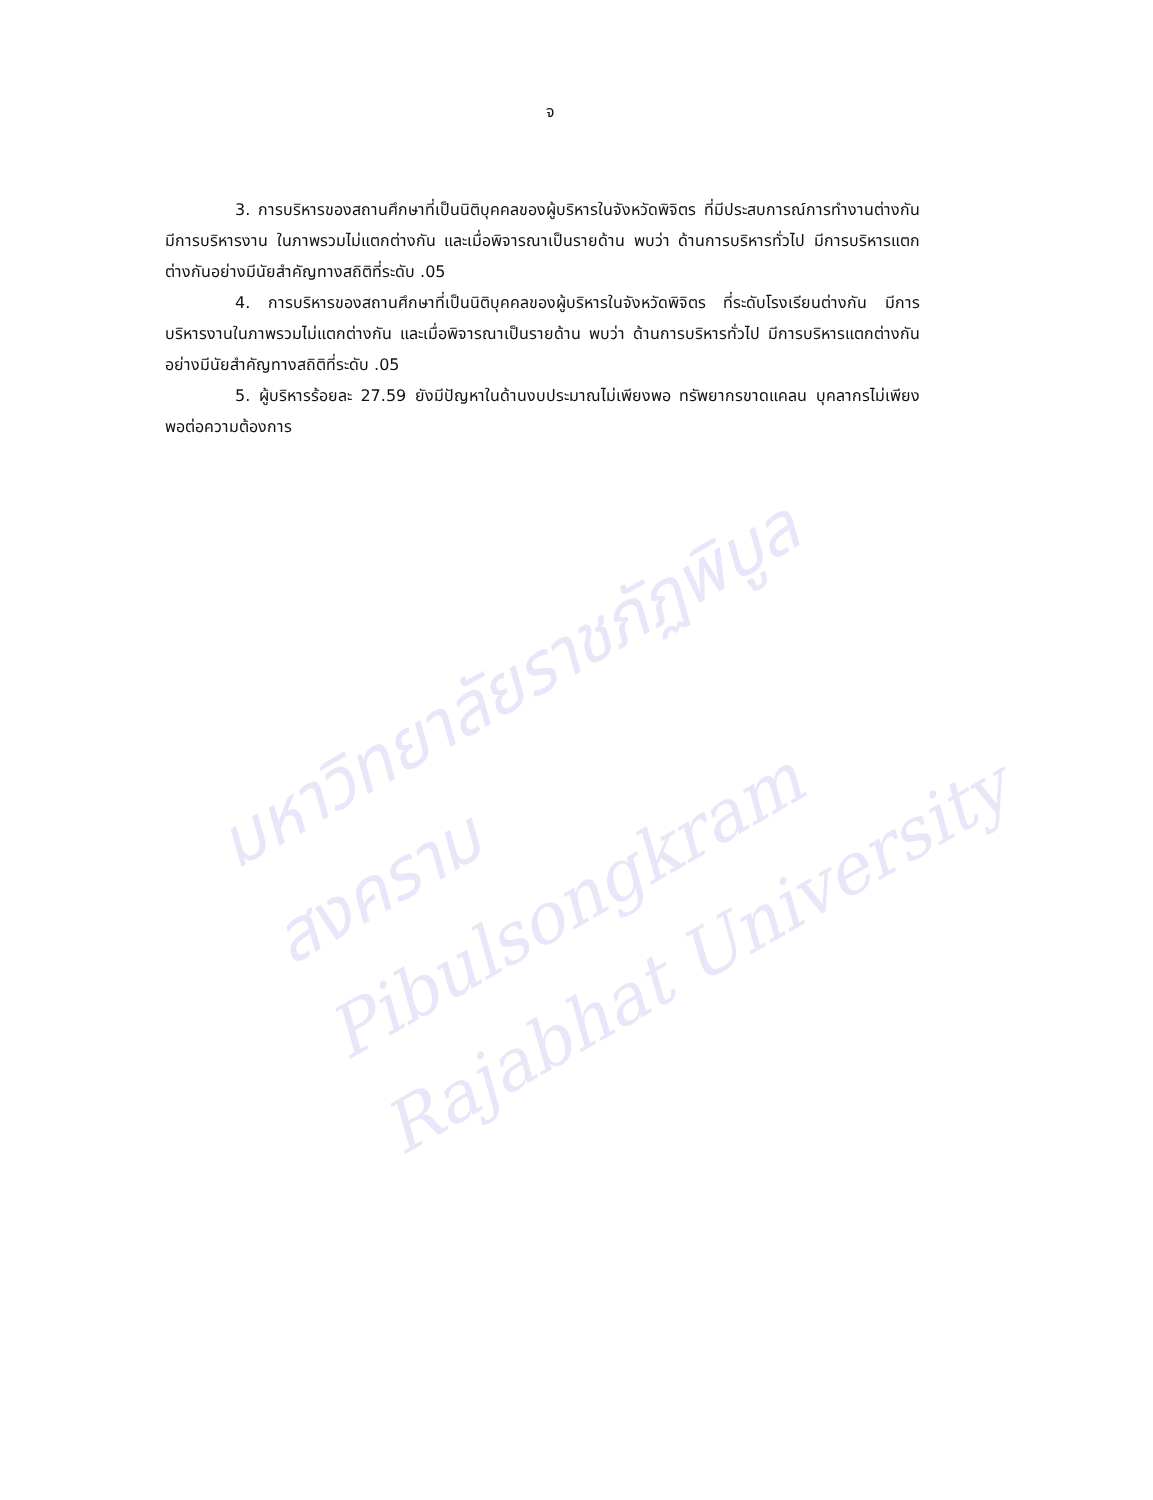มหาวิทยาลัยราชภัฏพิบูลสงคราม
Pibulsongkram Rajabhat University
จ
3. การบริหารของสถานศึกษาที่เป็นนิติบุคคลของผู้บริหารในจังหวัดพิจิตร ที่มีประสบการณ์การทำงานต่างกัน มีการบริหารงาน ในภาพรวมไม่แตกต่างกัน และเมื่อพิจารณาเป็นรายด้าน พบว่า ด้านการบริหารทั่วไป มีการบริหารแตกต่างกันอย่างมีนัยสำคัญทางสถิติที่ระดับ .05
4. การบริหารของสถานศึกษาที่เป็นนิติบุคคลของผู้บริหารในจังหวัดพิจิตร ที่ระดับโรงเรียนต่างกัน มีการบริหารงานในภาพรวมไม่แตกต่างกัน และเมื่อพิจารณาเป็นรายด้าน พบว่า ด้านการบริหารทั่วไป มีการบริหารแตกต่างกันอย่างมีนัยสำคัญทางสถิติที่ระดับ .05
5. ผู้บริหารร้อยละ 27.59 ยังมีปัญหาในด้านงบประมาณไม่เพียงพอ ทรัพยากรขาดแคลน บุคลากรไม่เพียงพอต่อความต้องการ